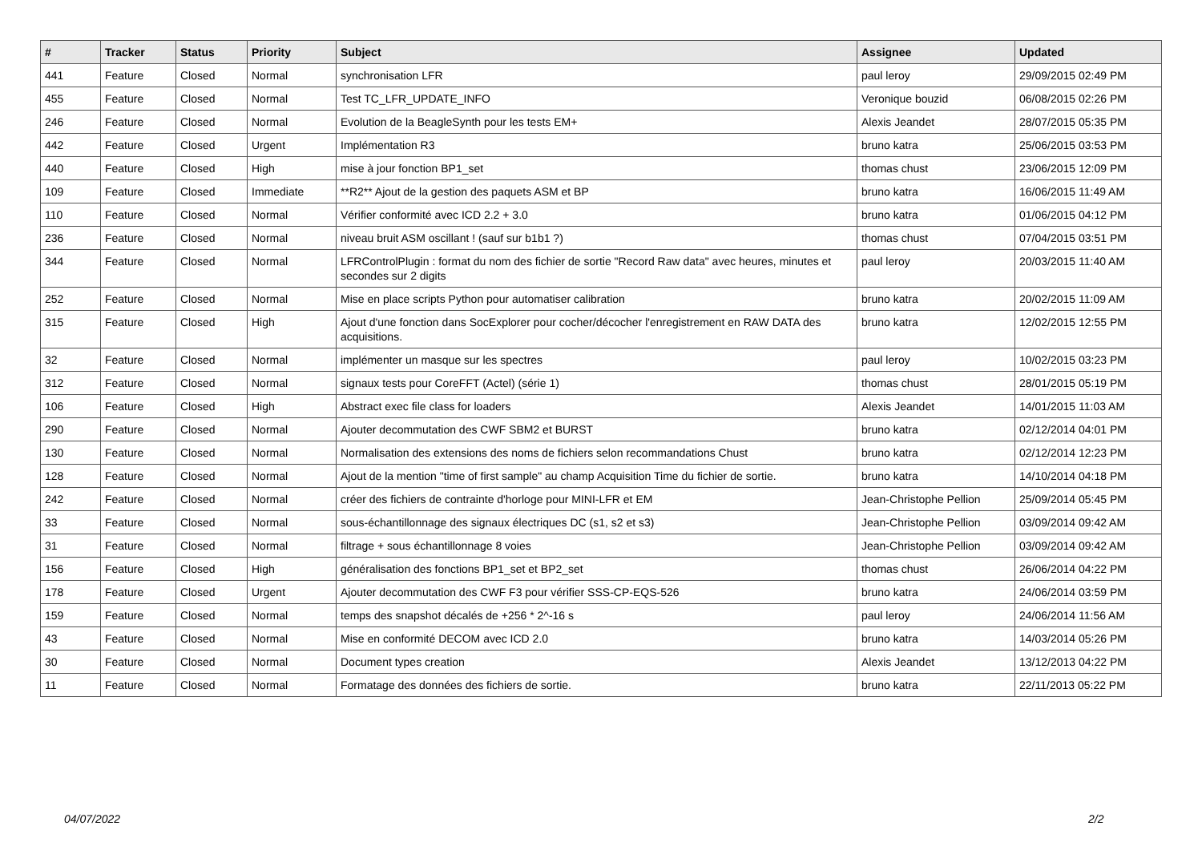| # | Tracker | Status | Priority | Subject | Assignee | Updated |
| --- | --- | --- | --- | --- | --- | --- |
| 441 | Feature | Closed | Normal | synchronisation LFR | paul leroy | 29/09/2015 02:49 PM |
| 455 | Feature | Closed | Normal | Test TC_LFR_UPDATE_INFO | Veronique bouzid | 06/08/2015 02:26 PM |
| 246 | Feature | Closed | Normal | Evolution de la BeagleSynth pour les tests EM+ | Alexis Jeandet | 28/07/2015 05:35 PM |
| 442 | Feature | Closed | Urgent | Implémentation R3 | bruno katra | 25/06/2015 03:53 PM |
| 440 | Feature | Closed | High | mise à jour fonction BP1_set | thomas chust | 23/06/2015 12:09 PM |
| 109 | Feature | Closed | Immediate | **R2** Ajout de la gestion des paquets ASM et BP | bruno katra | 16/06/2015 11:49 AM |
| 110 | Feature | Closed | Normal | Vérifier conformité avec ICD 2.2 + 3.0 | bruno katra | 01/06/2015 04:12 PM |
| 236 | Feature | Closed | Normal | niveau bruit ASM oscillant ! (sauf sur b1b1 ?) | thomas chust | 07/04/2015 03:51 PM |
| 344 | Feature | Closed | Normal | LFRControlPlugin : format du nom des fichier de sortie "Record Raw data" avec heures, minutes et secondes sur 2 digits | paul leroy | 20/03/2015 11:40 AM |
| 252 | Feature | Closed | Normal | Mise en place scripts Python pour automatiser calibration | bruno katra | 20/02/2015 11:09 AM |
| 315 | Feature | Closed | High | Ajout d'une fonction dans SocExplorer pour cocher/décocher l'enregistrement en RAW DATA des acquisitions. | bruno katra | 12/02/2015 12:55 PM |
| 32 | Feature | Closed | Normal | implémenter un masque sur les spectres | paul leroy | 10/02/2015 03:23 PM |
| 312 | Feature | Closed | Normal | signaux tests pour CoreFFT (Actel) (série 1) | thomas chust | 28/01/2015 05:19 PM |
| 106 | Feature | Closed | High | Abstract exec file class for loaders | Alexis Jeandet | 14/01/2015 11:03 AM |
| 290 | Feature | Closed | Normal | Ajouter decommutation des CWF SBM2 et BURST | bruno katra | 02/12/2014 04:01 PM |
| 130 | Feature | Closed | Normal | Normalisation des extensions des noms de fichiers selon recommandations Chust | bruno katra | 02/12/2014 12:23 PM |
| 128 | Feature | Closed | Normal | Ajout de la mention "time of first sample" au champ Acquisition Time du fichier de sortie. | bruno katra | 14/10/2014 04:18 PM |
| 242 | Feature | Closed | Normal | créer des fichiers de contrainte d'horloge pour MINI-LFR et EM | Jean-Christophe Pellion | 25/09/2014 05:45 PM |
| 33 | Feature | Closed | Normal | sous-échantillonnage des signaux électriques DC (s1, s2 et s3) | Jean-Christophe Pellion | 03/09/2014 09:42 AM |
| 31 | Feature | Closed | Normal | filtrage + sous échantillonnage 8 voies | Jean-Christophe Pellion | 03/09/2014 09:42 AM |
| 156 | Feature | Closed | High | généralisation des fonctions BP1_set et BP2_set | thomas chust | 26/06/2014 04:22 PM |
| 178 | Feature | Closed | Urgent | Ajouter decommutation des CWF F3 pour vérifier SSS-CP-EQS-526 | bruno katra | 24/06/2014 03:59 PM |
| 159 | Feature | Closed | Normal | temps des snapshot décalés de +256 * 2^-16 s | paul leroy | 24/06/2014 11:56 AM |
| 43 | Feature | Closed | Normal | Mise en conformité DECOM avec ICD 2.0 | bruno katra | 14/03/2014 05:26 PM |
| 30 | Feature | Closed | Normal | Document types creation | Alexis Jeandet | 13/12/2013 04:22 PM |
| 11 | Feature | Closed | Normal | Formatage des données des fichiers de sortie. | bruno katra | 22/11/2013 05:22 PM |
04/07/2022 2/2